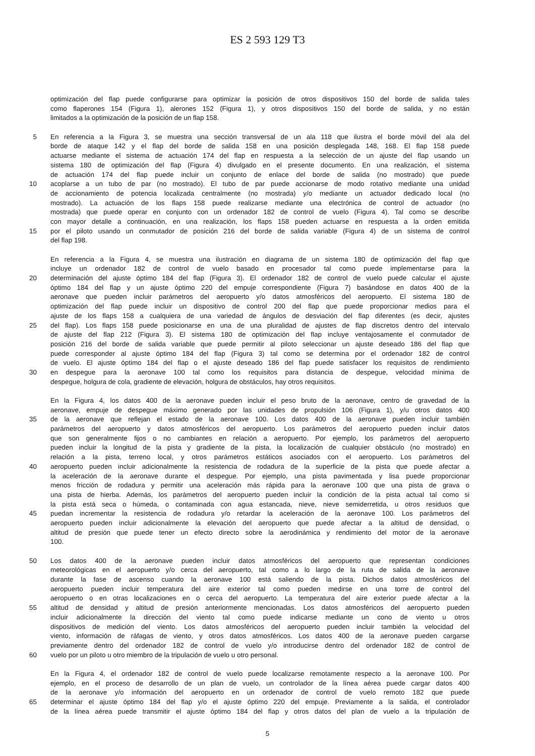ES 2 593 129 T3
optimización del flap puede configurarse para optimizar la posición de otros dispositivos 150 del borde de salida tales
como flaperones 154 (Figura 1), alerones 152 (Figura 1), y otros dispositivos 150 del borde de salida, y no están
limitados a la optimización de la posición de un flap 158.
5 En referencia a la Figura 3, se muestra una sección transversal de un ala 118 que ilustra el borde móvil del ala del
borde de ataque 142 y el flap del borde de salida 158 en una posición desplegada 148, 168. El flap 158 puede
actuarse mediante el sistema de actuación 174 del flap en respuesta a la selección de un ajuste del flap usando un
sistema 180 de optimización del flap (Figura 4) divulgado en el presente documento. En una realización, el sistema
de actuación 174 del flap puede incluir un conjunto de enlace del borde de salida (no mostrado) que puede
10 acoplarse a un tubo de par (no mostrado). El tubo de par puede accionarse de modo rotativo mediante una unidad
de accionamiento de potencia localizada centralmente (no mostrada) y/o mediante un actuador dedicado local (no
mostrado). La actuación de los flaps 158 puede realizarse mediante una electrónica de control de actuador (no
mostrada) que puede operar en conjunto con un ordenador 182 de control de vuelo (Figura 4). Tal como se describe
con mayor detalle a continuación, en una realización, los flaps 158 pueden actuarse en respuesta a la orden emitida
15 por el piloto usando un conmutador de posición 216 del borde de salida variable (Figura 4) de un sistema de control
del flap 198.
En referencia a la Figura 4, se muestra una ilustración en diagrama de un sistema 180 de optimización del flap que
incluye un ordenador 182 de control de vuelo basado en procesador tal como puede implementarse para la
20 determinación del ajuste óptimo 184 del flap (Figura 3). El ordenador 182 de control de vuelo puede calcular el ajuste
óptimo 184 del flap y un ajuste óptimo 220 del empuje correspondiente (Figura 7) basándose en datos 400 de la
aeronave que pueden incluir parámetros del aeropuerto y/o datos atmosféricos del aeropuerto. El sistema 180 de
optimización del flap puede incluir un dispositivo de control 200 del flap que puede proporcionar medios para el
ajuste de los flaps 158 a cualquiera de una variedad de ángulos de desviación del flap diferentes (es decir, ajustes
25 del flap). Los flaps 158 puede posicionarse en una de una pluralidad de ajustes de flap discretos dentro del intervalo
de ajuste del flap 212 (Figura 3). El sistema 180 de optimización del flap incluye ventajosamente el conmutador de
posición 216 del borde de salida variable que puede permitir al piloto seleccionar un ajuste deseado 186 del flap que
puede corresponder al ajuste óptimo 184 del flap (Figura 3) tal como se determina por el ordenador 182 de control
de vuelo. El ajuste óptimo 184 del flap o el ajuste deseado 186 del flap puede satisfacer los requisitos de rendimiento
30 en despegue para la aeronave 100 tal como los requisitos para distancia de despegue, velocidad mínima de
despegue, holgura de cola, gradiente de elevación, holgura de obstáculos, hay otros requisitos.
En la Figura 4, los datos 400 de la aeronave pueden incluir el peso bruto de la aeronave, centro de gravedad de la
aeronave, empuje de despegue máximo generado por las unidades de propulsión 106 (Figura 1), y/u otros datos 400
35 de la aeronave que reflejan el estado de la aeronave 100. Los datos 400 de la aeronave pueden incluir también
parámetros del aeropuerto y datos atmosféricos del aeropuerto. Los parámetros del aeropuerto pueden incluir datos
que son generalmente fijos o no cambiantes en relación a aeropuerto. Por ejemplo, los parámetros del aeropuerto
pueden incluir la longitud de la pista y gradiente de la pista, la localización de cualquier obstáculo (no mostrado) en
relación a la pista, terreno local, y otros parámetros estáticos asociados con el aeropuerto. Los parámetros del
40 aeropuerto pueden incluir adicionalmente la resistencia de rodadura de la superficie de la pista que puede afectar a
la aceleración de la aeronave durante el despegue. Por ejemplo, una pista pavimentada y lisa puede proporcionar
menos fricción de rodadura y permitir una aceleración más rápida para la aeronave 100 que una pista de grava o
una pista de hierba. Además, los parámetros del aeropuerto pueden incluir la condición de la pista actual tal como si
la pista está seca o húmeda, o contaminada con agua estancada, nieve, nieve semiderretida, u otros residuos que
45 puedan incrementar la resistencia de rodadura y/o retardar la aceleración de la aeronave 100. Los parámetros del
aeropuerto pueden incluir adicionalmente la elevación del aeropuerto que puede afectar a la altitud de densidad, o
altitud de presión que puede tener un efecto directo sobre la aerodinámica y rendimiento del motor de la aeronave
100.
50 Los datos 400 de la aeronave pueden incluir datos atmosféricos del aeropuerto que representan condiciones
meteorológicas en el aeropuerto y/o cerca del aeropuerto, tal como a lo largo de la ruta de salida de la aeronave
durante la fase de ascenso cuando la aeronave 100 está saliendo de la pista. Dichos datos atmosféricos del
aeropuerto pueden incluir temperatura del aire exterior tal como pueden medirse en una torre de control del
aeropuerto o en otras localizaciones en o cerca del aeropuerto. La temperatura del aire exterior puede afectar a la
55 altitud de densidad y altitud de presión anteriormente mencionadas. Los datos atmosféricos del aeropuerto pueden
incluir adicionalmente la dirección del viento tal como puede indicarse mediante un cono de viento u otros
dispositivos de medición del viento. Los datos atmosféricos del aeropuerto pueden incluir también la velocidad del
viento, información de ráfagas de viento, y otros datos atmosféricos. Los datos 400 de la aeronave pueden cargarse
previamente dentro del ordenador 182 de control de vuelo y/o introducirse dentro del ordenador 182 de control de
60 vuelo por un piloto u otro miembro de la tripulación de vuelo u otro personal.
En la Figura 4, el ordenador 182 de control de vuelo puede localizarse remotamente respecto a la aeronave 100. Por
ejemplo, en el proceso de desarrollo de un plan de vuelo, un controlador de la línea aérea puede cargar datos 400
de la aeronave y/o información del aeropuerto en un ordenador de control de vuelo remoto 182 que puede
65 determinar el ajuste óptimo 184 del flap y/o el ajuste óptimo 220 del empuje. Previamente a la salida, el controlador
de la línea aérea puede transmitir el ajuste óptimo 184 del flap y otros datos del plan de vuelo a la tripulación de
5